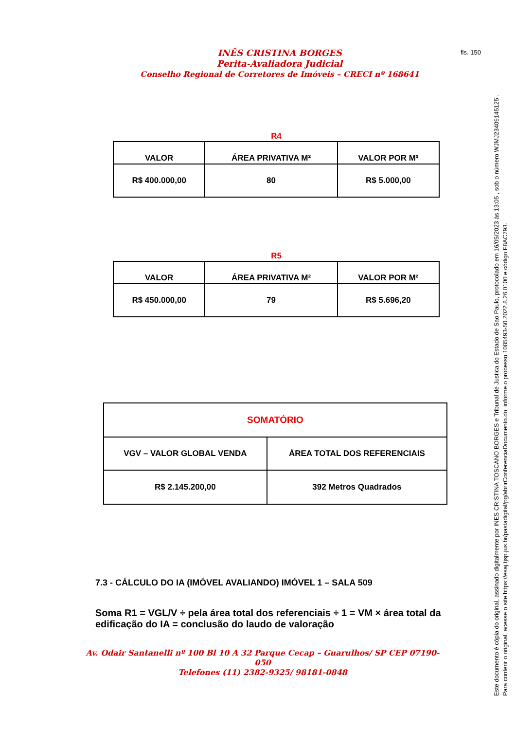INÊS CRISTINA BORGES
Perita-Avaliadora Judicial
Conselho Regional de Corretores de Imóveis – CRECI nº 168641
fls. 150
R4
| VALOR | ÁREA PRIVATIVA M² | VALOR POR M² |
| R$ 400.000,00 | 80 | R$ 5.000,00 |
R5
| VALOR | ÁREA PRIVATIVA M² | VALOR POR M² |
| R$ 450.000,00 | 79 | R$ 5.696,20 |
| SOMATÓRIO | |
| VGV – VALOR GLOBAL VENDA | ÁREA TOTAL DOS REFERENCIAIS |
| R$ 2.145.200,00 | 392 Metros Quadrados |
7.3 - CÁLCULO DO IA (IMÓVEL AVALIANDO) IMÓVEL 1 – SALA 509
Soma R1 = VGL/V ÷ pela área total dos referenciais ÷ 1 = VM × área total da edificação do IA = conclusão do laudo de valoração
Av. Odair Santanelli nº 100 Bl 10 A 32 Parque Cecap – Guarulhos/ SP CEP 07190-050
Telefones (11) 2382-9325/ 98181-0848
Este documento é cópia do original, assinado digitalmente por INES CRISTINA TOSCANO BORGES e Tribunal de Justica do Estado de Sao Paulo, protocolado em 16/05/2023 às 13:05 , sob o número WJMJ23409145125 .
Para conferir o original, acesse o site https://esaj.tjsp.jus.br/pastadigital/pg/abrirConferenciaDocumento.do, informe o processo 1085493-50.2022.8.26.0100 e código F8AC793.